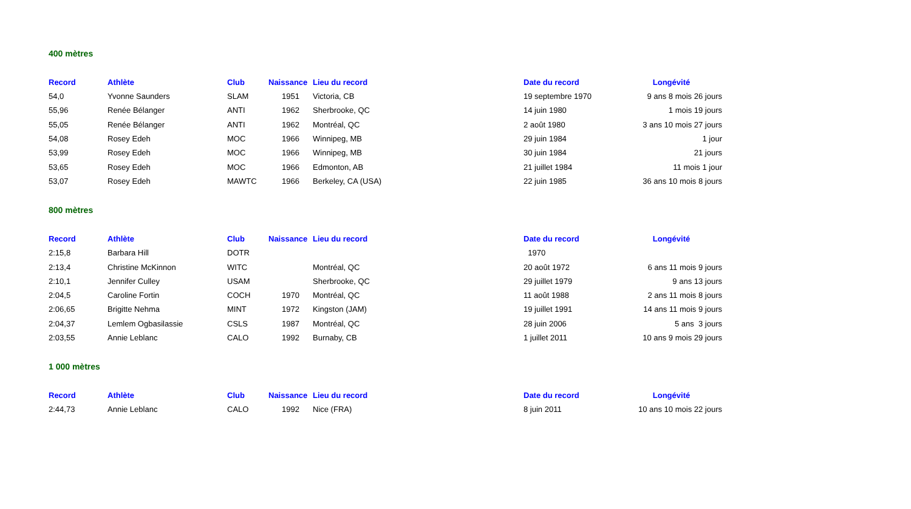400 mètres
| Record | Athlète | Club | Naissance | Lieu du record | Date du record | Longévité |
| --- | --- | --- | --- | --- | --- | --- |
| 54,0 | Yvonne Saunders | SLAM | 1951 | Victoria, CB | 19 septembre 1970 | 9 ans 8 mois 26 jours |
| 55,96 | Renée Bélanger | ANTI | 1962 | Sherbrooke, QC | 14 juin 1980 | 1 mois 19 jours |
| 55,05 | Renée Bélanger | ANTI | 1962 | Montréal, QC | 2 août 1980 | 3 ans 10 mois 27 jours |
| 54,08 | Rosey Edeh | MOC | 1966 | Winnipeg, MB | 29 juin 1984 | 1 jour |
| 53,99 | Rosey Edeh | MOC | 1966 | Winnipeg, MB | 30 juin 1984 | 21 jours |
| 53,65 | Rosey Edeh | MOC | 1966 | Edmonton, AB | 21 juillet 1984 | 11 mois 1 jour |
| 53,07 | Rosey Edeh | MAWTC | 1966 | Berkeley, CA (USA) | 22 juin 1985 | 36 ans 10 mois 8 jours |
800 mètres
| Record | Athlète | Club | Naissance | Lieu du record | Date du record | Longévité |
| --- | --- | --- | --- | --- | --- | --- |
| 2:15,8 | Barbara Hill | DOTR | | | 1970 | |
| 2:13,4 | Christine McKinnon | WITC | | Montréal, QC | 20 août 1972 | 6 ans 11 mois 9 jours |
| 2:10,1 | Jennifer Culley | USAM | | Sherbrooke, QC | 29 juillet 1979 | 9 ans 13 jours |
| 2:04,5 | Caroline Fortin | COCH | 1970 | Montréal, QC | 11 août 1988 | 2 ans 11 mois 8 jours |
| 2:06,65 | Brigitte Nehma | MINT | 1972 | Kingston (JAM) | 19 juillet 1991 | 14 ans 11 mois 9 jours |
| 2:04,37 | Lemlem Ogbasilassie | CSLS | 1987 | Montréal, QC | 28 juin 2006 | 5 ans 3 jours |
| 2:03,55 | Annie Leblanc | CALO | 1992 | Burnaby, CB | 1 juillet 2011 | 10 ans 9 mois 29 jours |
1 000 mètres
| Record | Athlète | Club | Naissance | Lieu du record | Date du record | Longévité |
| --- | --- | --- | --- | --- | --- | --- |
| 2:44,73 | Annie Leblanc | CALO | 1992 | Nice (FRA) | 8 juin 2011 | 10 ans 10 mois 22 jours |